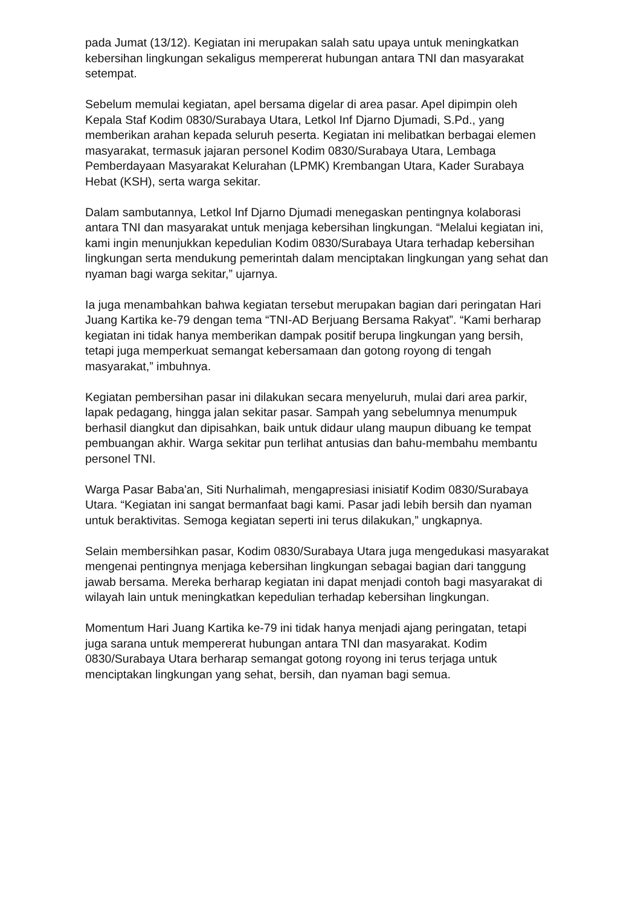pada Jumat (13/12). Kegiatan ini merupakan salah satu upaya untuk meningkatkan kebersihan lingkungan sekaligus mempererat hubungan antara TNI dan masyarakat setempat.
Sebelum memulai kegiatan, apel bersama digelar di area pasar. Apel dipimpin oleh Kepala Staf Kodim 0830/Surabaya Utara, Letkol Inf Djarno Djumadi, S.Pd., yang memberikan arahan kepada seluruh peserta. Kegiatan ini melibatkan berbagai elemen masyarakat, termasuk jajaran personel Kodim 0830/Surabaya Utara, Lembaga Pemberdayaan Masyarakat Kelurahan (LPMK) Krembangan Utara, Kader Surabaya Hebat (KSH), serta warga sekitar.
Dalam sambutannya, Letkol Inf Djarno Djumadi menegaskan pentingnya kolaborasi antara TNI dan masyarakat untuk menjaga kebersihan lingkungan. “Melalui kegiatan ini, kami ingin menunjukkan kepedulian Kodim 0830/Surabaya Utara terhadap kebersihan lingkungan serta mendukung pemerintah dalam menciptakan lingkungan yang sehat dan nyaman bagi warga sekitar,” ujarnya.
Ia juga menambahkan bahwa kegiatan tersebut merupakan bagian dari peringatan Hari Juang Kartika ke-79 dengan tema “TNI-AD Berjuang Bersama Rakyat”. “Kami berharap kegiatan ini tidak hanya memberikan dampak positif berupa lingkungan yang bersih, tetapi juga memperkuat semangat kebersamaan dan gotong royong di tengah masyarakat,” imbuhnya.
Kegiatan pembersihan pasar ini dilakukan secara menyeluruh, mulai dari area parkir, lapak pedagang, hingga jalan sekitar pasar. Sampah yang sebelumnya menumpuk berhasil diangkut dan dipisahkan, baik untuk didaur ulang maupun dibuang ke tempat pembuangan akhir. Warga sekitar pun terlihat antusias dan bahu-membahu membantu personel TNI.
Warga Pasar Baba'an, Siti Nurhalimah, mengapresiasi inisiatif Kodim 0830/Surabaya Utara. “Kegiatan ini sangat bermanfaat bagi kami. Pasar jadi lebih bersih dan nyaman untuk beraktivitas. Semoga kegiatan seperti ini terus dilakukan,” ungkapnya.
Selain membersihkan pasar, Kodim 0830/Surabaya Utara juga mengedukasi masyarakat mengenai pentingnya menjaga kebersihan lingkungan sebagai bagian dari tanggung jawab bersama. Mereka berharap kegiatan ini dapat menjadi contoh bagi masyarakat di wilayah lain untuk meningkatkan kepedulian terhadap kebersihan lingkungan.
Momentum Hari Juang Kartika ke-79 ini tidak hanya menjadi ajang peringatan, tetapi juga sarana untuk mempererat hubungan antara TNI dan masyarakat. Kodim 0830/Surabaya Utara berharap semangat gotong royong ini terus terjaga untuk menciptakan lingkungan yang sehat, bersih, dan nyaman bagi semua.